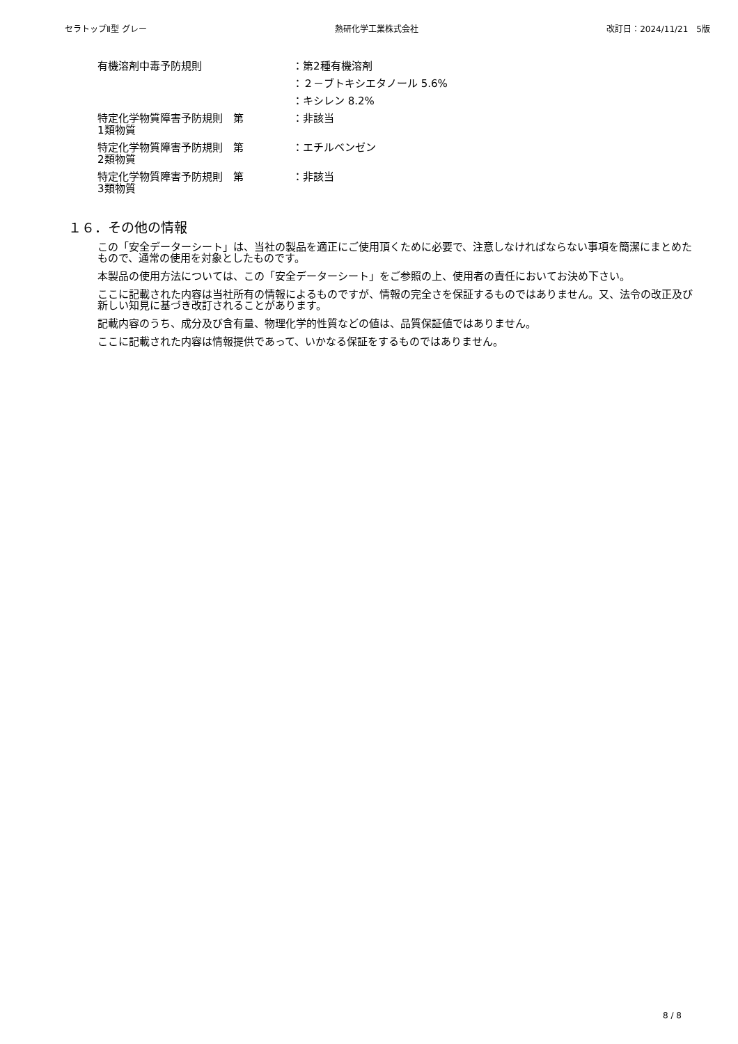セラトップⅡ型 グレー 熱研化学工業株式会社 改訂日：2024/11/21　5版
有機溶剤中毒予防規則 ：第2種有機溶剤
：２－ブトキシエタノール 5.6%
：キシレン 8.2%
特定化学物質障害予防規則　第
1類物質
：非該当
特定化学物質障害予防規則　第
2類物質
：エチルベンゼン
特定化学物質障害予防規則　第
3類物質
：非該当
１６．その他の情報
この「安全データーシート」は、当社の製品を適正にご使用頂くために必要で、注意しなければならない事項を簡潔にまとめたもので、通常の使用を対象としたものです。
本製品の使用方法については、この「安全データーシート」をご参照の上、使用者の責任においてお決め下さい。
ここに記載された内容は当社所有の情報によるものですが、情報の完全さを保証するものではありません。又、法令の改正及び新しい知見に基づき改訂されることがあります。
記載内容のうち、成分及び含有量、物理化学的性質などの値は、品質保証値ではありません。
ここに記載された内容は情報提供であって、いかなる保証をするものではありません。
8 / 8